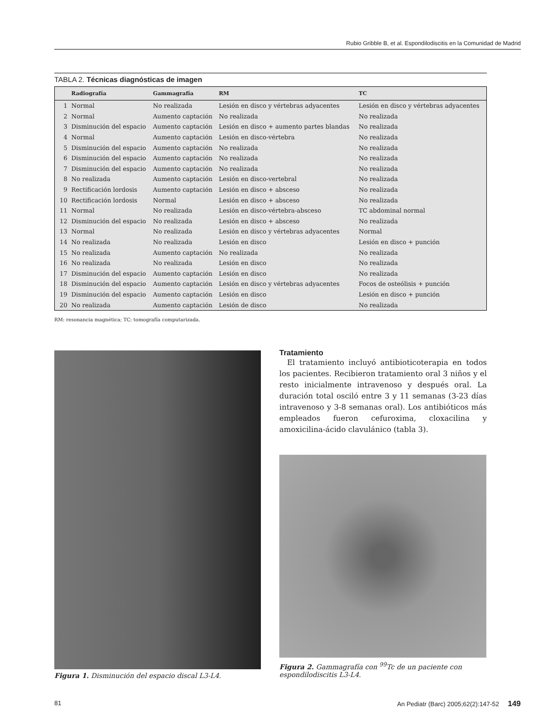Rubio Gribble B, et al. Espondilodiscitis en la Comunidad de Madrid
TABLA 2. Técnicas diagnósticas de imagen
| | Radiografía | Gammagrafía | RM | TC |
| --- | --- | --- | --- | --- |
| 1 | Normal | No realizada | Lesión en disco y vértebras adyacentes | Lesión en disco y vértebras adyacentes |
| 2 | Normal | Aumento captación | No realizada | No realizada |
| 3 | Disminución del espacio | Aumento captación | Lesión en disco + aumento partes blandas | No realizada |
| 4 | Normal | Aumento captación | Lesión en disco-vértebra | No realizada |
| 5 | Disminución del espacio | Aumento captación | No realizada | No realizada |
| 6 | Disminución del espacio | Aumento captación | No realizada | No realizada |
| 7 | Disminución del espacio | Aumento captación | No realizada | No realizada |
| 8 | No realizada | Aumento captación | Lesión en disco-vertebral | No realizada |
| 9 | Rectificación lordosis | Aumento captación | Lesión en disco + absceso | No realizada |
| 10 | Rectificación lordosis | Normal | Lesión en disco + absceso | No realizada |
| 11 | Normal | No realizada | Lesión en disco-vértebra-absceso | TC abdominal normal |
| 12 | Disminución del espacio | No realizada | Lesión en disco + absceso | No realizada |
| 13 | Normal | No realizada | Lesión en disco y vértebras adyacentes | Normal |
| 14 | No realizada | No realizada | Lesión en disco | Lesión en disco + punción |
| 15 | No realizada | Aumento captación | No realizada | No realizada |
| 16 | No realizada | No realizada | Lesión en disco | No realizada |
| 17 | Disminución del espacio | Aumento captación | Lesión en disco | No realizada |
| 18 | Disminución del espacio | Aumento captación | Lesión en disco y vértebras adyacentes | Focos de osteólisis + punción |
| 19 | Disminución del espacio | Aumento captación | Lesión en disco | Lesión en disco + punción |
| 20 | No realizada | Aumento captación | Lesión de disco | No realizada |
RM: resonancia magnética; TC: tomografía computarizada.
Figura 1. Disminución del espacio discal L3-L4.
Tratamiento
El tratamiento incluyó antibioticoterapia en todos los pacientes. Recibieron tratamiento oral 3 niños y el resto inicialmente intravenoso y después oral. La duración total osciló entre 3 y 11 semanas (3-23 días intravenoso y 3-8 semanas oral). Los antibióticos más empleados fueron cefuroxima, cloxacilina y amoxicilina-ácido clavulánico (tabla 3).
Figura 2. Gammagrafía con <sup>99</sup>Tc de un paciente con espondilodiscitis L3-L4.
81 An Pediatr (Barc) 2005;62(2):147-52 149